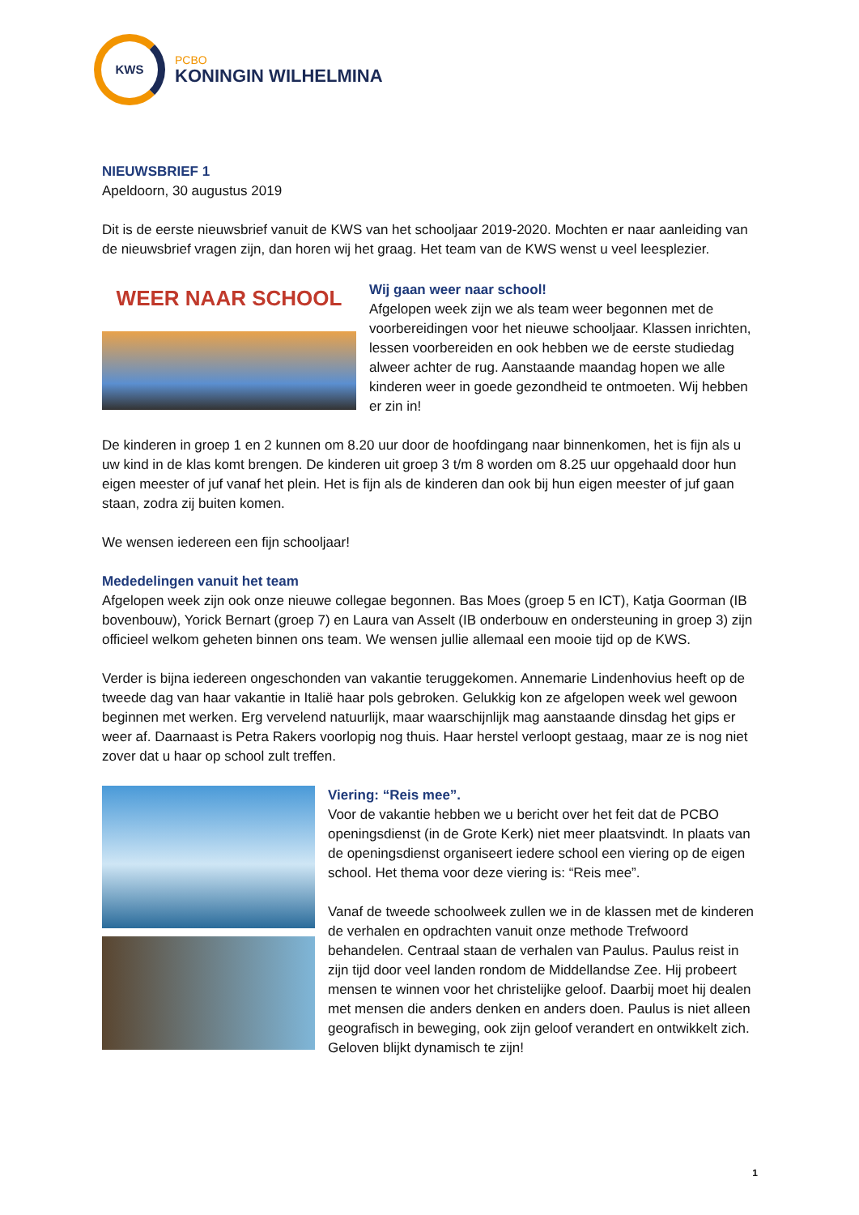KWS
PCBO
KONINGIN WILHELMINA
NIEUWSBRIEF 1
Apeldoorn, 30 augustus 2019
Dit is de eerste nieuwsbrief vanuit de KWS van het schooljaar 2019-2020. Mochten er naar aanleiding van de nieuwsbrief vragen zijn, dan horen wij het graag. Het team van de KWS wenst u veel leesplezier.
WEER NAAR SCHOOL
Wij gaan weer naar school!
Afgelopen week zijn we als team weer begonnen met de voorbereidingen voor het nieuwe schooljaar. Klassen inrichten, lessen voorbereiden en ook hebben we de eerste studiedag alweer achter de rug. Aanstaande maandag hopen we alle kinderen weer in goede gezondheid te ontmoeten. Wij hebben er zin in!
De kinderen in groep 1 en 2 kunnen om 8.20 uur door de hoofdingang naar binnenkomen, het is fijn als u uw kind in de klas komt brengen. De kinderen uit groep 3 t/m 8 worden om 8.25 uur opgehaald door hun eigen meester of juf vanaf het plein. Het is fijn als de kinderen dan ook bij hun eigen meester of juf gaan staan, zodra zij buiten komen.
We wensen iedereen een fijn schooljaar!
Mededelingen vanuit het team
Afgelopen week zijn ook onze nieuwe collegae begonnen. Bas Moes (groep 5 en ICT), Katja Goorman (IB bovenbouw), Yorick Bernart (groep 7) en Laura van Asselt (IB onderbouw en ondersteuning in groep 3) zijn officieel welkom geheten binnen ons team. We wensen jullie allemaal een mooie tijd op de KWS.
Verder is bijna iedereen ongeschonden van vakantie teruggekomen. Annemarie Lindenhovius heeft op de tweede dag van haar vakantie in Italië haar pols gebroken. Gelukkig kon ze afgelopen week wel gewoon beginnen met werken. Erg vervelend natuurlijk, maar waarschijnlijk mag aanstaande dinsdag het gips er weer af. Daarnaast is Petra Rakers voorlopig nog thuis. Haar herstel verloopt gestaag, maar ze is nog niet zover dat u haar op school zult treffen.
Viering: “Reis mee”.
Voor de vakantie hebben we u bericht over het feit dat de PCBO openingsdienst (in de Grote Kerk) niet meer plaatsvindt. In plaats van de openingsdienst organiseert iedere school een viering op de eigen school. Het thema voor deze viering is: “Reis mee”.
Vanaf de tweede schoolweek zullen we in de klassen met de kinderen de verhalen en opdrachten vanuit onze methode Trefwoord behandelen. Centraal staan de verhalen van Paulus. Paulus reist in zijn tijd door veel landen rondom de Middellandse Zee. Hij probeert mensen te winnen voor het christelijke geloof. Daarbij moet hij dealen met mensen die anders denken en anders doen. Paulus is niet alleen geografisch in beweging, ook zijn geloof verandert en ontwikkelt zich. Geloven blijkt dynamisch te zijn!
1